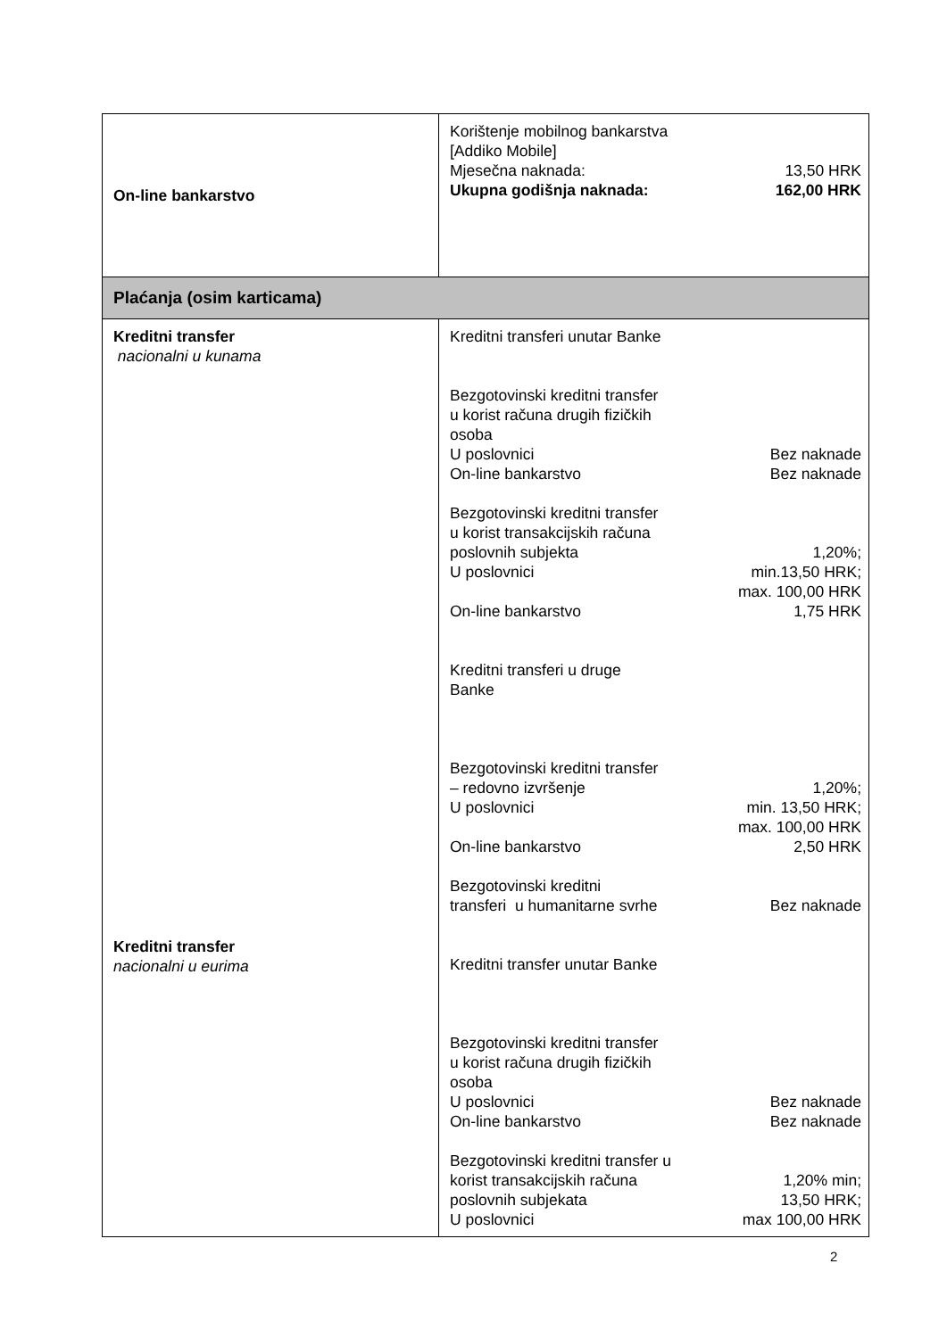| On-line bankarstvo | Korištenje mobilnog bankarstva [Addiko Mobile] Mjesečna naknada: 13,50 HRK Ukupna godišnja naknada: 162,00 HRK |
| Plaćanja (osim karticama) | |
| Kreditni transfer nacionalni u kunama Kreditni transfer nacionalni u eurima | Kreditni transferi unutar Banke Bezgotovinski kreditni transfer u korist računa drugih fizičkih osoba U poslovnici Bez naknade On-line bankarstvo Bez naknade Bezgotovinski kreditni transfer u korist transakcijskih računa poslovnih subjekta U poslovnici 1,20%; min.13,50 HRK; max. 100,00 HRK On-line bankarstvo 1,75 HRK Kreditni transferi u druge Banke Bezgotovinski kreditni transfer – redovno izvršenje U poslovnici 1,20%; min. 13,50 HRK; max. 100,00 HRK On-line bankarstvo 2,50 HRK Bezgotovinski kreditni transferi u humanitarne svrhe Bez naknade Kreditni transfer unutar Banke Bezgotovinski kreditni transfer u korist računa drugih fizičkih osoba U poslovnici Bez naknade On-line bankarstvo Bez naknade Bezgotovinski kreditni transfer u korist transakcijskih računa poslovnih subjekata U poslovnici 1,20% min; 13,50 HRK; max 100,00 HRK |
2